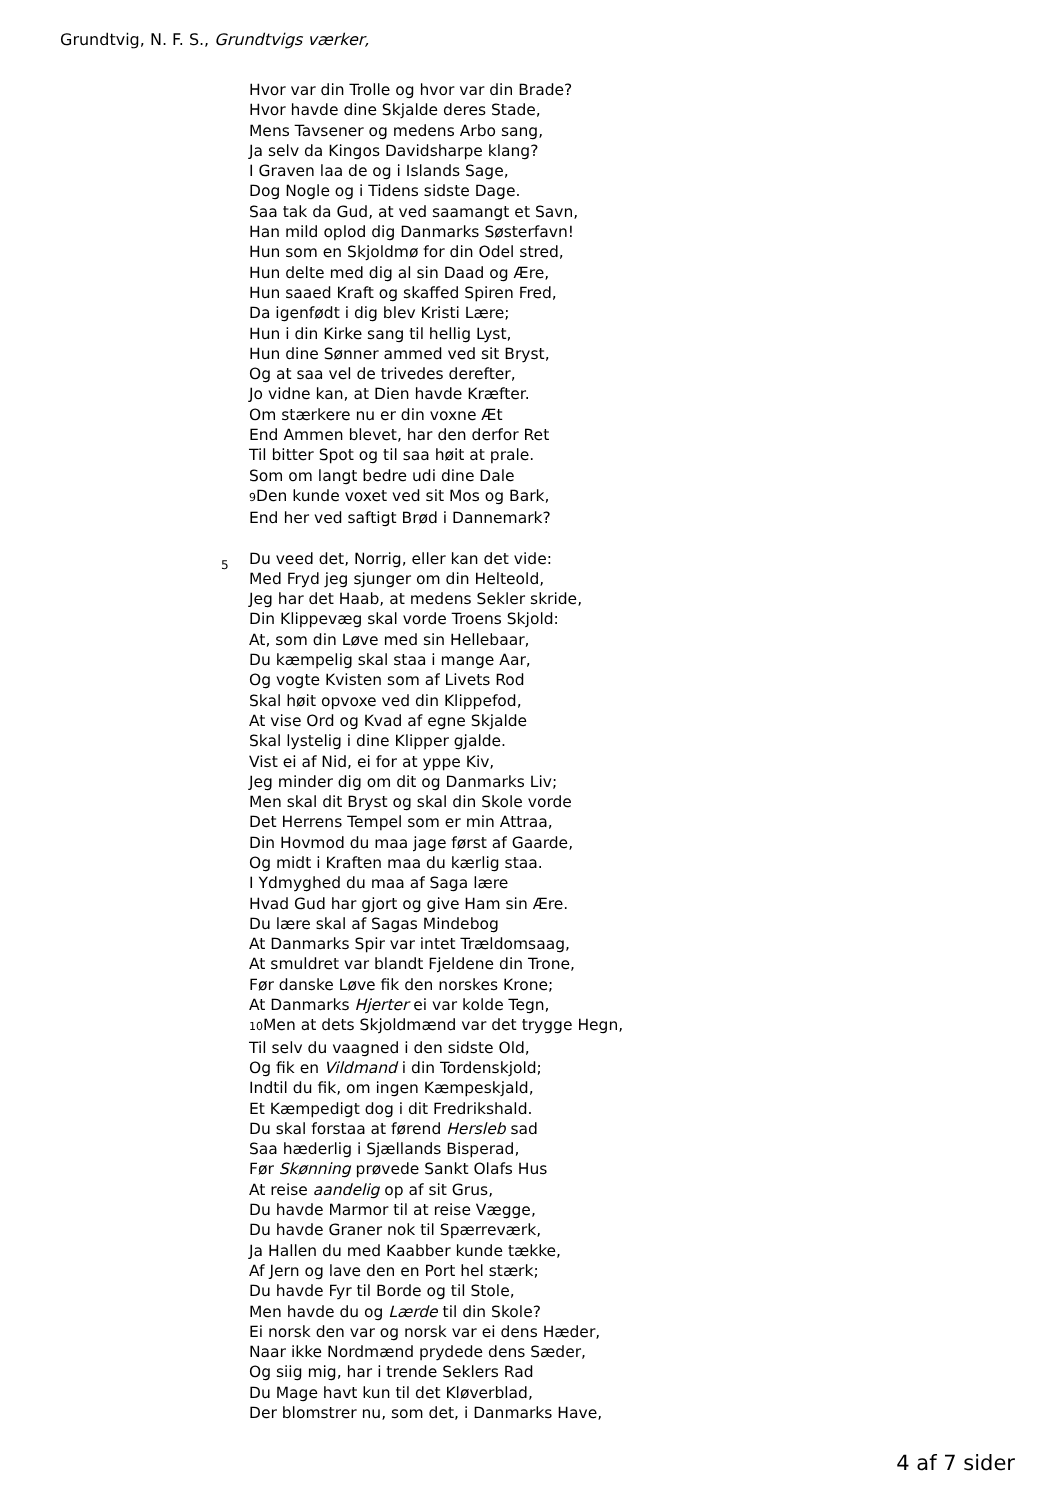Grundtvig, N. F. S., Grundtvigs værker,
Hvor var din Trolle og hvor var din Brade?
Hvor havde dine Skjalde deres Stade,
Mens Tavsener og medens Arbo sang,
Ja selv da Kingos Davidsharpe klang?
I Graven laa de og i Islands Sage,
Dog Nogle og i Tidens sidste Dage.
Saa tak da Gud, at ved saamangt et Savn,
Han mild oplod dig Danmarks Søsterfavn!
Hun som en Skjoldmø for din Odel stred,
Hun delte med dig al sin Daad og Ære,
Hun saaed Kraft og skaffed Spiren Fred,
Da igenfødt i dig blev Kristi Lære;
Hun i din Kirke sang til hellig Lyst,
Hun dine Sønner ammed ved sit Bryst,
Og at saa vel de trivedes derefter,
Jo vidne kan, at Dien havde Kræfter.
Om stærkere nu er din voxne Æt
End Ammen blevet, har den derfor Ret
Til bitter Spot og til saa høit at prale.
Som om langt bedre udi dine Dale
9 Den kunde voxet ved sit Mos og Bark,
End her ved saftigt Brød i Dannemark?
Du veed det, Norrig, eller kan det vide: 5
Med Fryd jeg sjunger om din Helteold,
Jeg har det Haab, at medens Sekler skride,
Din Klippevæg skal vorde Troens Skjold:
At, som din Løve med sin Hellebaar,
Du kæmpelig skal staa i mange Aar,
Og vogte Kvisten som af Livets Rod
Skal høit opvoxe ved din Klippefod,
At vise Ord og Kvad af egne Skjalde
Skal lystelig i dine Klipper gjalde.
Vist ei af Nid, ei for at yppe Kiv,
Jeg minder dig om dit og Danmarks Liv;
Men skal dit Bryst og skal din Skole vorde
Det Herrens Tempel som er min Attraa,
Din Hovmod du maa jage først af Gaarde,
Og midt i Kraften maa du kærlig staa.
I Ydmyghed du maa af Saga lære
Hvad Gud har gjort og give Ham sin Ære.
Du lære skal af Sagas Mindebog
At Danmarks Spir var intet Trældomsaag,
At smuldret var blandt Fjeldene din Trone,
Før danske Løve fik den norskes Krone;
At Danmarks Hjerter ei var kolde Tegn,
10 Men at dets Skjoldmænd var det trygge Hegn,
Til selv du vaagned i den sidste Old,
Og fik en Vildmand i din Tordenskjold;
Indtil du fik, om ingen Kæmpeskjald,
Et Kæmpedigt dog i dit Fredrikshald.
Du skal forstaa at førend Hersleb sad
Saa hæderlig i Sjællands Bisperad,
Før Skønning prøvede Sankt Olafs Hus
At reise aandelig op af sit Grus,
Du havde Marmor til at reise Vægge,
Du havde Graner nok til Spærreværk,
Ja Hallen du med Kaabber kunde tække,
Af Jern og lave den en Port hel stærk;
Du havde Fyr til Borde og til Stole,
Men havde du og Lærde til din Skole?
Ei norsk den var og norsk var ei dens Hæder,
Naar ikke Nordmænd prydede dens Sæder,
Og siig mig, har i trende Seklers Rad
Du Mage havt kun til det Kløverblad,
Der blomstrer nu, som det, i Danmarks Have,
4 af 7 sider